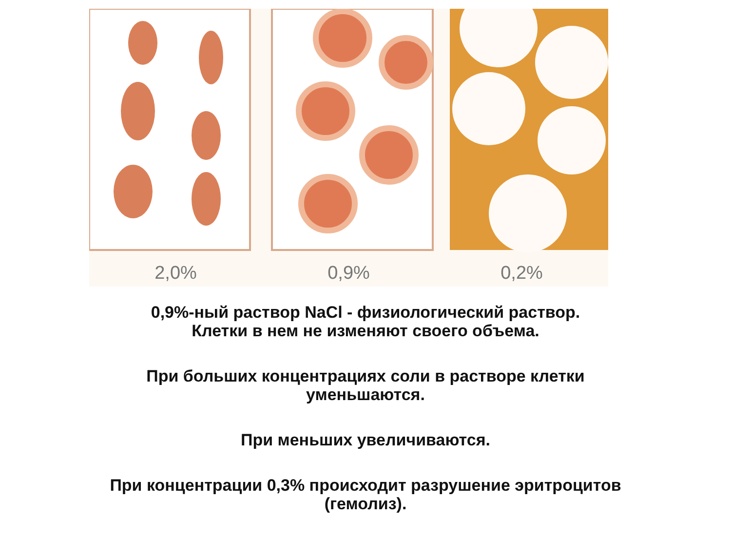2,0% 0,9% 0,2%
0,9%-ный раствор NaCl - физиологический раствор.
Клетки в нем не изменяют своего объема.
При больших концентрациях соли в растворе клетки
уменьшаются.
При меньших увеличиваются.
При концентрации 0,3% происходит разрушение эритроцитов
(гемолиз).